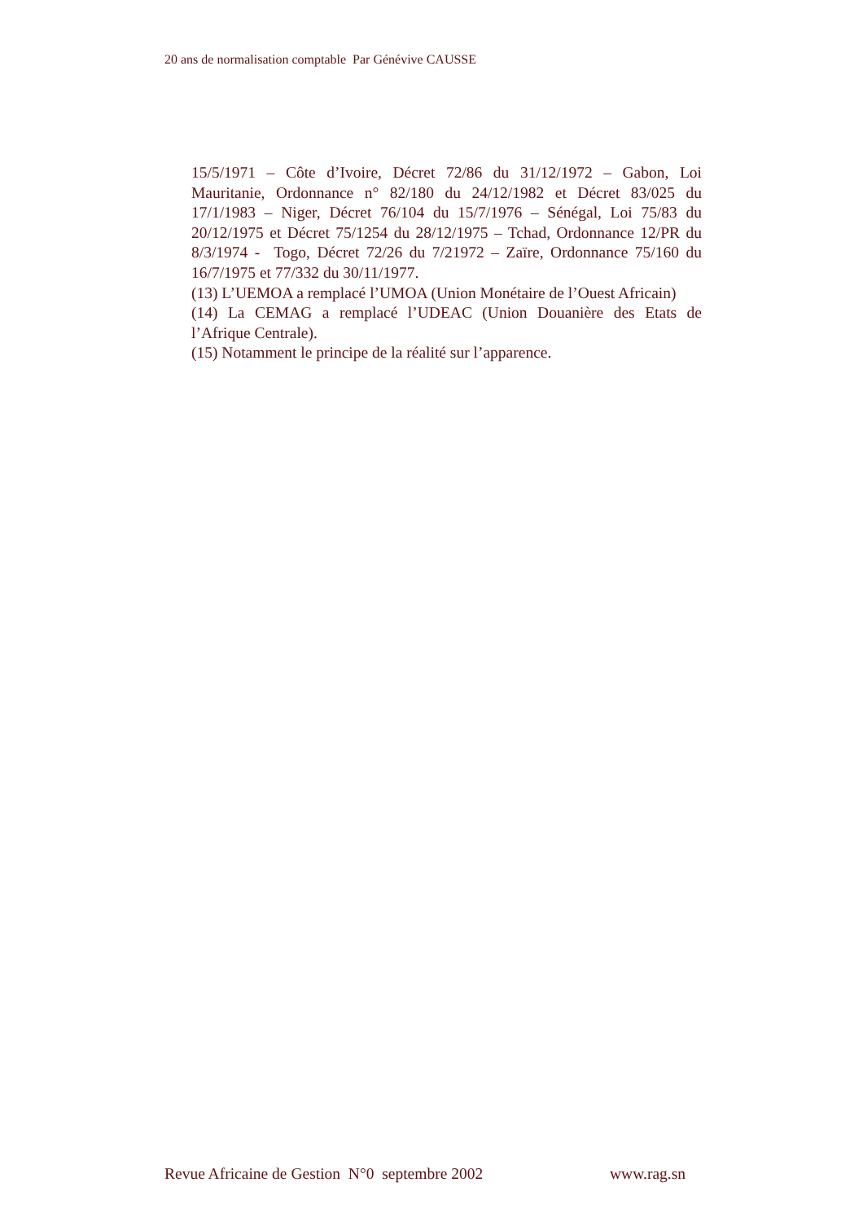20 ans de normalisation comptable Par Génévive CAUSSE
15/5/1971 – Côte d’Ivoire, Décret 72/86 du 31/12/1972 – Gabon, Loi Mauritanie, Ordonnance n° 82/180 du 24/12/1982 et Décret 83/025 du 17/1/1983 – Niger, Décret 76/104 du 15/7/1976 – Sénégal, Loi 75/83 du 20/12/1975 et Décret 75/1254 du 28/12/1975 – Tchad, Ordonnance 12/PR du 8/3/1974 - Togo, Décret 72/26 du 7/21972 – Zaïre, Ordonnance 75/160 du 16/7/1975 et 77/332 du 30/11/1977.
(13) L’UEMOA a remplacé l’UMOA (Union Monétaire de l’Ouest Africain)
(14) La CEMAG a remplacé l’UDEAC (Union Douanière des Etats de l’Afrique Centrale).
(15) Notamment le principe de la réalité sur l’apparence.
Revue Africaine de Gestion N°0 septembre 2002 www.rag.sn